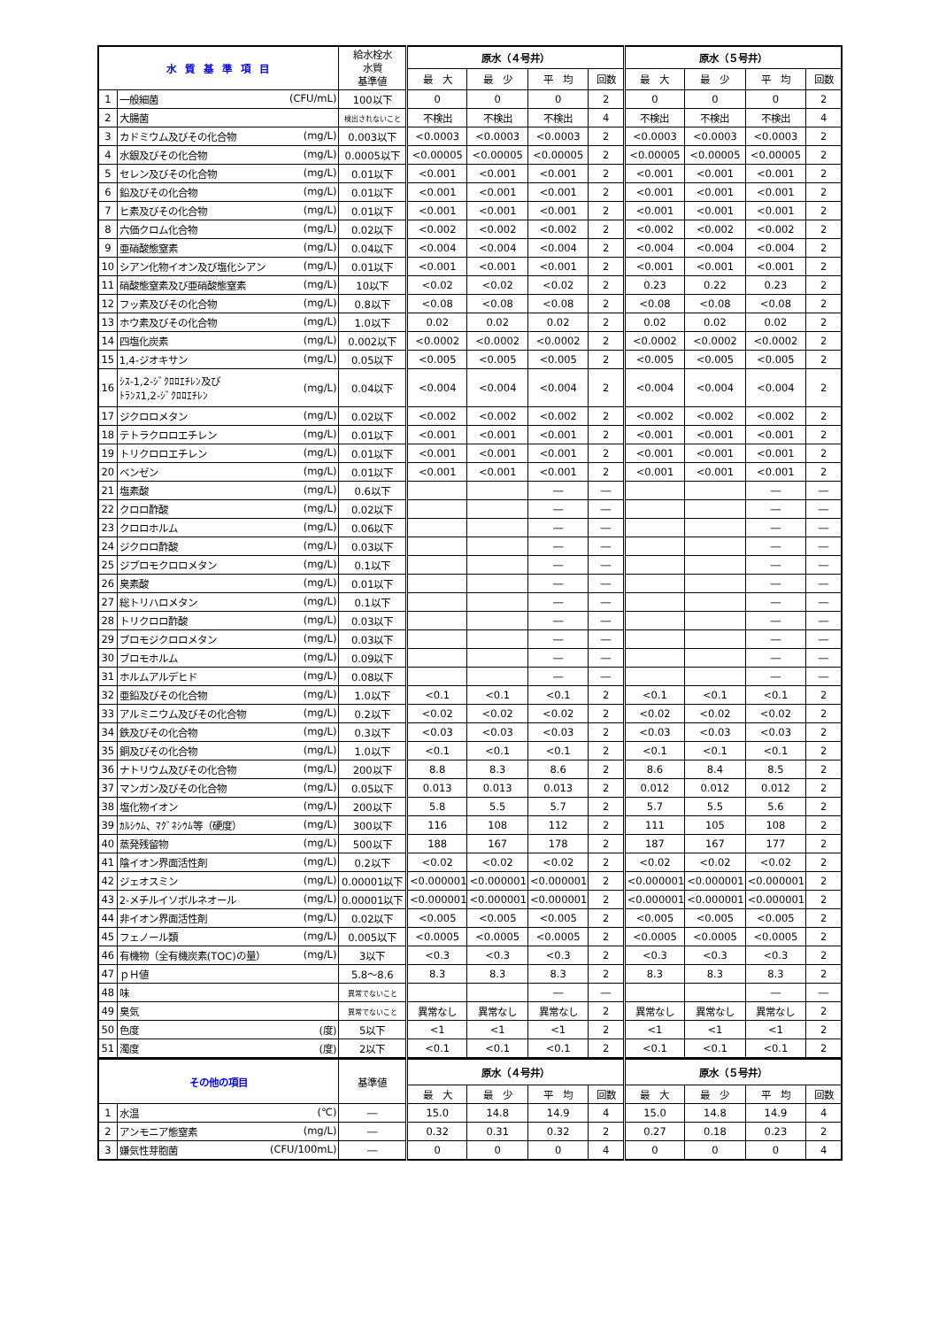| 水 質 基 準 項 目 | | 給水栓水 水質 基準値 | 原水（４号井） | | | | 原水（５号井） | | | |
| --- | --- | --- | --- | --- | --- | --- | --- | --- | --- | --- |
| | | | 最 大 | 最 少 | 平 均 | 回数 | 最 大 | 最 少 | 平 均 | 回数 |
| 1 | 一般細菌 (CFU/mL) | 100以下 | 0 | 0 | 0 | 2 | 0 | 0 | 0 | 2 |
| 2 | 大腸菌 | 検出されないこと | 不検出 | 不検出 | 不検出 | 4 | 不検出 | 不検出 | 不検出 | 4 |
| 3 | カドミウム及びその化合物 (mg/L) | 0.003以下 | <0.0003 | <0.0003 | <0.0003 | 2 | <0.0003 | <0.0003 | <0.0003 | 2 |
| 4 | 水銀及びその化合物 (mg/L) | 0.0005以下 | <0.00005 | <0.00005 | <0.00005 | 2 | <0.00005 | <0.00005 | <0.00005 | 2 |
| 5 | セレン及びその化合物 (mg/L) | 0.01以下 | <0.001 | <0.001 | <0.001 | 2 | <0.001 | <0.001 | <0.001 | 2 |
| 6 | 鉛及びその化合物 (mg/L) | 0.01以下 | <0.001 | <0.001 | <0.001 | 2 | <0.001 | <0.001 | <0.001 | 2 |
| 7 | ヒ素及びその化合物 (mg/L) | 0.01以下 | <0.001 | <0.001 | <0.001 | 2 | <0.001 | <0.001 | <0.001 | 2 |
| 8 | 六価クロム化合物 (mg/L) | 0.02以下 | <0.002 | <0.002 | <0.002 | 2 | <0.002 | <0.002 | <0.002 | 2 |
| 9 | 亜硝酸態窒素 (mg/L) | 0.04以下 | <0.004 | <0.004 | <0.004 | 2 | <0.004 | <0.004 | <0.004 | 2 |
| 10 | シアン化物イオン及び塩化シアン (mg/L) | 0.01以下 | <0.001 | <0.001 | <0.001 | 2 | <0.001 | <0.001 | <0.001 | 2 |
| 11 | 硝酸態窒素及び亜硝酸態窒素 (mg/L) | 10以下 | <0.02 | <0.02 | <0.02 | 2 | 0.23 | 0.22 | 0.23 | 2 |
| 12 | フッ素及びその化合物 (mg/L) | 0.8以下 | <0.08 | <0.08 | <0.08 | 2 | <0.08 | <0.08 | <0.08 | 2 |
| 13 | ホウ素及びその化合物 (mg/L) | 1.0以下 | 0.02 | 0.02 | 0.02 | 2 | 0.02 | 0.02 | 0.02 | 2 |
| 14 | 四塩化炭素 (mg/L) | 0.002以下 | <0.0002 | <0.0002 | <0.0002 | 2 | <0.0002 | <0.0002 | <0.0002 | 2 |
| 15 | 1,4-ジオキサン (mg/L) | 0.05以下 | <0.005 | <0.005 | <0.005 | 2 | <0.005 | <0.005 | <0.005 | 2 |
| 16 | ｼｽ-1,2-ｼﾞｸﾛﾛｴﾁﾚﾝ及び ﾄﾗﾝｽ1,2-ｼﾞｸﾛﾛｴﾁﾚﾝ (mg/L) | 0.04以下 | <0.004 | <0.004 | <0.004 | 2 | <0.004 | <0.004 | <0.004 | 2 |
| 17 | ジクロロメタン (mg/L) | 0.02以下 | <0.002 | <0.002 | <0.002 | 2 | <0.002 | <0.002 | <0.002 | 2 |
| 18 | テトラクロロエチレン (mg/L) | 0.01以下 | <0.001 | <0.001 | <0.001 | 2 | <0.001 | <0.001 | <0.001 | 2 |
| 19 | トリクロロエチレン (mg/L) | 0.01以下 | <0.001 | <0.001 | <0.001 | 2 | <0.001 | <0.001 | <0.001 | 2 |
| 20 | ベンゼン (mg/L) | 0.01以下 | <0.001 | <0.001 | <0.001 | 2 | <0.001 | <0.001 | <0.001 | 2 |
| 21 | 塩素酸 (mg/L) | 0.6以下 | | | ― | ― | | | ― | ― |
| 22 | クロロ酢酸 (mg/L) | 0.02以下 | | | ― | ― | | | ― | ― |
| 23 | クロロホルム (mg/L) | 0.06以下 | | | ― | ― | | | ― | ― |
| 24 | ジクロロ酢酸 (mg/L) | 0.03以下 | | | ― | ― | | | ― | ― |
| 25 | ジブロモクロロメタン (mg/L) | 0.1以下 | | | ― | ― | | | ― | ― |
| 26 | 臭素酸 (mg/L) | 0.01以下 | | | ― | ― | | | ― | ― |
| 27 | 総トリハロメタン (mg/L) | 0.1以下 | | | ― | ― | | | ― | ― |
| 28 | トリクロロ酢酸 (mg/L) | 0.03以下 | | | ― | ― | | | ― | ― |
| 29 | ブロモジクロロメタン (mg/L) | 0.03以下 | | | ― | ― | | | ― | ― |
| 30 | ブロモホルム (mg/L) | 0.09以下 | | | ― | ― | | | ― | ― |
| 31 | ホルムアルデヒド (mg/L) | 0.08以下 | | | ― | ― | | | ― | ― |
| 32 | 亜鉛及びその化合物 (mg/L) | 1.0以下 | <0.1 | <0.1 | <0.1 | 2 | <0.1 | <0.1 | <0.1 | 2 |
| 33 | アルミニウム及びその化合物 (mg/L) | 0.2以下 | <0.02 | <0.02 | <0.02 | 2 | <0.02 | <0.02 | <0.02 | 2 |
| 34 | 鉄及びその化合物 (mg/L) | 0.3以下 | <0.03 | <0.03 | <0.03 | 2 | <0.03 | <0.03 | <0.03 | 2 |
| 35 | 銅及びその化合物 (mg/L) | 1.0以下 | <0.1 | <0.1 | <0.1 | 2 | <0.1 | <0.1 | <0.1 | 2 |
| 36 | ナトリウム及びその化合物 (mg/L) | 200以下 | 8.8 | 8.3 | 8.6 | 2 | 8.6 | 8.4 | 8.5 | 2 |
| 37 | マンガン及びその化合物 (mg/L) | 0.05以下 | 0.013 | 0.013 | 0.013 | 2 | 0.012 | 0.012 | 0.012 | 2 |
| 38 | 塩化物イオン (mg/L) | 200以下 | 5.8 | 5.5 | 5.7 | 2 | 5.7 | 5.5 | 5.6 | 2 |
| 39 | ｶﾙｼｳﾑ、ﾏｸﾞﾈｼｳﾑ等（硬度） (mg/L) | 300以下 | 116 | 108 | 112 | 2 | 111 | 105 | 108 | 2 |
| 40 | 蒸発残留物 (mg/L) | 500以下 | 188 | 167 | 178 | 2 | 187 | 167 | 177 | 2 |
| 41 | 陰イオン界面活性剤 (mg/L) | 0.2以下 | <0.02 | <0.02 | <0.02 | 2 | <0.02 | <0.02 | <0.02 | 2 |
| 42 | ジェオスミン (mg/L) | 0.00001以下 | <0.000001 | <0.000001 | <0.000001 | 2 | <0.000001 | <0.000001 | <0.000001 | 2 |
| 43 | 2-メチルイソボルネオール (mg/L) | 0.00001以下 | <0.000001 | <0.000001 | <0.000001 | 2 | <0.000001 | <0.000001 | <0.000001 | 2 |
| 44 | 非イオン界面活性剤 (mg/L) | 0.02以下 | <0.005 | <0.005 | <0.005 | 2 | <0.005 | <0.005 | <0.005 | 2 |
| 45 | フェノール類 (mg/L) | 0.005以下 | <0.0005 | <0.0005 | <0.0005 | 2 | <0.0005 | <0.0005 | <0.0005 | 2 |
| 46 | 有機物（全有機炭素(TOC)の量） (mg/L) | 3以下 | <0.3 | <0.3 | <0.3 | 2 | <0.3 | <0.3 | <0.3 | 2 |
| 47 | ｐＨ値 | 5.8～8.6 | 8.3 | 8.3 | 8.3 | 2 | 8.3 | 8.3 | 8.3 | 2 |
| 48 | 味 | 異常でないこと | | | ― | ― | | | ― | ― |
| 49 | 臭気 | 異常でないこと | 異常なし | 異常なし | 異常なし | 2 | 異常なし | 異常なし | 異常なし | 2 |
| 50 | 色度 (度) | 5以下 | <1 | <1 | <1 | 2 | <1 | <1 | <1 | 2 |
| 51 | 濁度 (度) | 2以下 | <0.1 | <0.1 | <0.1 | 2 | <0.1 | <0.1 | <0.1 | 2 |
| その他の項目 | | 基準値 | 原水（４号井） | | | | 原水（５号井） | | | |
| --- | --- | --- | --- | --- | --- | --- | --- | --- | --- | --- |
| | | | 最 大 | 最 少 | 平 均 | 回数 | 最 大 | 最 少 | 平 均 | 回数 |
| 1 | 水温 (℃) | ― | 15.0 | 14.8 | 14.9 | 4 | 15.0 | 14.8 | 14.9 | 4 |
| 2 | アンモニア態窒素 (mg/L) | ― | 0.32 | 0.31 | 0.32 | 2 | 0.27 | 0.18 | 0.23 | 2 |
| 3 | 嫌気性芽胞菌 (CFU/100mL) | ― | 0 | 0 | 0 | 4 | 0 | 0 | 0 | 4 |